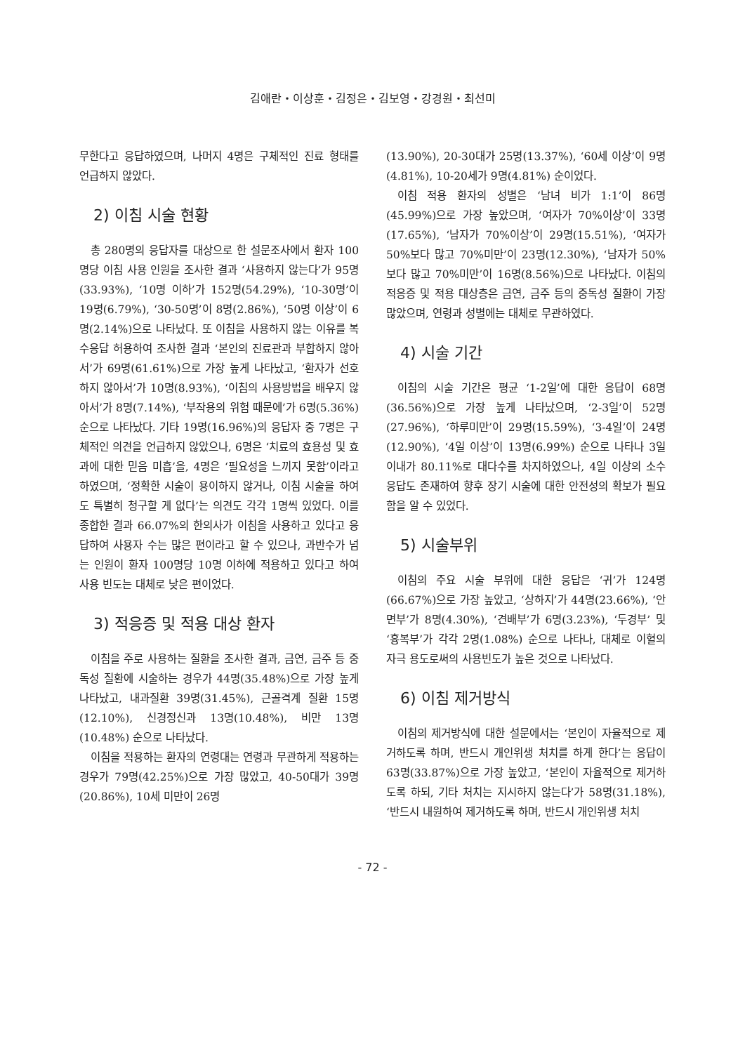김애란・이상훈・김정은・김보영・강경원・최선미
무한다고 응답하였으며, 나머지 4명은 구체적인 진료 형태를 언급하지 않았다.
2) 이침 시술 현황
총 280명의 응답자를 대상으로 한 설문조사에서 환자 100명당 이침 사용 인원을 조사한 결과 ‘사용하지 않는다’가 95명(33.93%), ‘10명 이하’가 152명(54.29%), ‘10-30명’이 19명(6.79%), ‘30-50명’이 8명(2.86%), ‘50명 이상’이 6명(2.14%)으로 나타났다. 또 이침을 사용하지 않는 이유를 복수응답 허용하여 조사한 결과 ‘본인의 진료관과 부합하지 않아서’가 69명(61.61%)으로 가장 높게 나타났고, ‘환자가 선호하지 않아서’가 10명(8.93%), ‘이침의 사용방법을 배우지 않아서’가 8명(7.14%), ‘부작용의 위험 때문에’가 6명(5.36%) 순으로 나타났다. 기타 19명(16.96%)의 응답자 중 7명은 구체적인 의견을 언급하지 않았으나, 6명은 ‘치료의 효용성 및 효과에 대한 믿음 미흡’을, 4명은 ‘필요성을 느끼지 못함’이라고 하였으며, ‘정확한 시술이 용이하지 않거나, 이침 시술을 하여도 특별히 청구할 게 없다’는 의견도 각각 1명씩 있었다. 이를 종합한 결과 66.07%의 한의사가 이침을 사용하고 있다고 응답하여 사용자 수는 많은 편이라고 할 수 있으나, 과반수가 넘는 인원이 환자 100명당 10명 이하에 적용하고 있다고 하여 사용 빈도는 대체로 낮은 편이었다.
3) 적응증 및 적용 대상 환자
이침을 주로 사용하는 질환을 조사한 결과, 금연, 금주 등 중독성 질환에 시술하는 경우가 44명(35.48%)으로 가장 높게 나타났고, 내과질환 39명(31.45%), 근골격계 질환 15명(12.10%), 신경정신과 13명(10.48%), 비만 13명(10.48%) 순으로 나타났다.
이침을 적용하는 환자의 연령대는 연령과 무관하게 적용하는 경우가 79명(42.25%)으로 가장 많았고, 40-50대가 39명(20.86%), 10세 미만이 26명
(13.90%), 20-30대가 25명(13.37%), ‘60세 이상’이 9명(4.81%), 10-20세가 9명(4.81%) 순이었다.
이침 적용 환자의 성별은 ‘남녀 비가 1:1’이 86명(45.99%)으로 가장 높았으며, ‘여자가 70%이상’이 33명(17.65%), ‘남자가 70%이상’이 29명(15.51%), ‘여자가 50%보다 많고 70%미만’이 23명(12.30%), ‘남자가 50%보다 많고 70%미만’이 16명(8.56%)으로 나타났다. 이침의 적응증 및 적용 대상층은 금연, 금주 등의 중독성 질환이 가장 많았으며, 연령과 성별에는 대체로 무관하였다.
4) 시술 기간
이침의 시술 기간은 평균 ‘1-2일’에 대한 응답이 68명(36.56%)으로 가장 높게 나타났으며, ‘2-3일’이 52명(27.96%), ‘하루미만’이 29명(15.59%), ‘3-4일’이 24명(12.90%), ‘4일 이상’이 13명(6.99%) 순으로 나타나 3일 이내가 80.11%로 대다수를 차지하였으나, 4일 이상의 소수 응답도 존재하여 향후 장기 시술에 대한 안전성의 확보가 필요함을 알 수 있었다.
5) 시술부위
이침의 주요 시술 부위에 대한 응답은 ‘귀’가 124명(66.67%)으로 가장 높았고, ‘상하지’가 44명(23.66%), ‘안면부’가 8명(4.30%), ‘견배부’가 6명(3.23%), ‘두경부’ 및 ‘흉복부’가 각각 2명(1.08%) 순으로 나타나, 대체로 이혈의 자극 용도로써의 사용빈도가 높은 것으로 나타났다.
6) 이침 제거방식
이침의 제거방식에 대한 설문에서는 ‘본인이 자율적으로 제거하도록 하며, 반드시 개인위생 처치를 하게 한다’는 응답이 63명(33.87%)으로 가장 높았고, ‘본인이 자율적으로 제거하도록 하되, 기타 처치는 지시하지 않는다’가 58명(31.18%), ‘반드시 내원하여 제거하도록 하며, 반드시 개인위생 처치
- 72 -